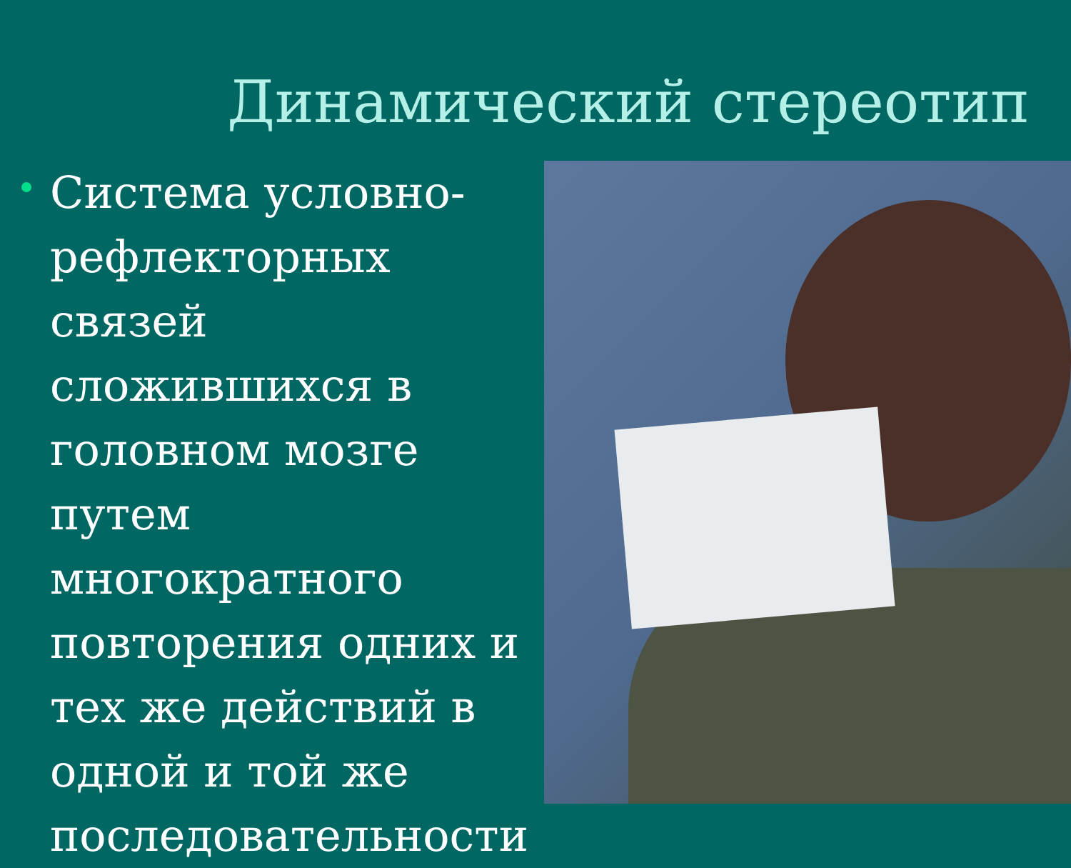Динамический стереотип
Система условно-рефлекторных связей сложившихся в головном мозге путем многократного повторения одних и тех же действий в одной и той же последовательности